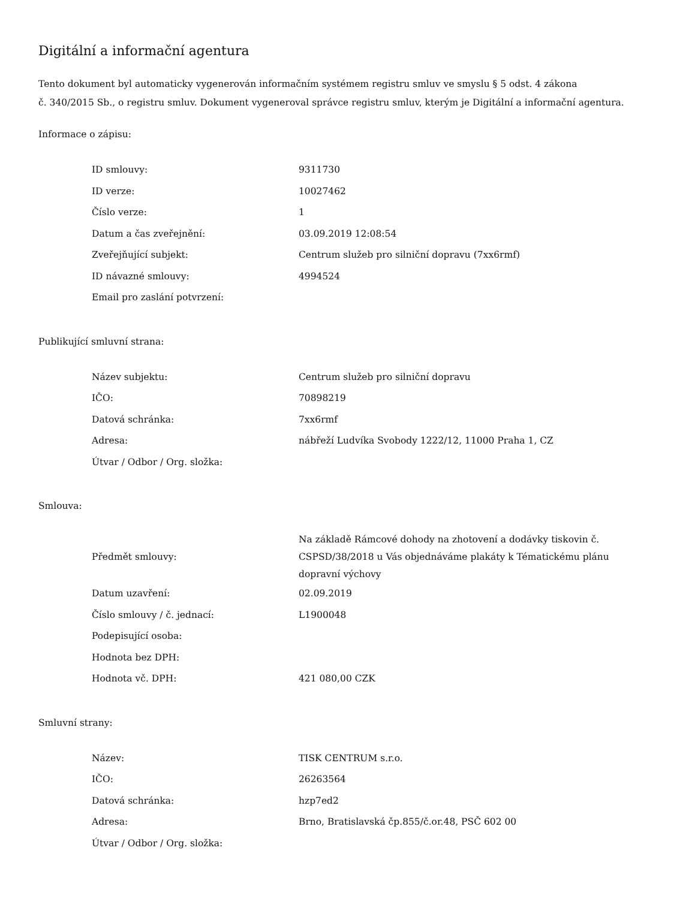Digitální a informační agentura
Tento dokument byl automaticky vygenerován informačním systémem registru smluv ve smyslu § 5 odst. 4 zákona
č. 340/2015 Sb., o registru smluv. Dokument vygeneroval správce registru smluv, kterým je Digitální a informační agentura.
Informace o zápisu:
| ID smlouvy: | 9311730 |
| ID verze: | 10027462 |
| Číslo verze: | 1 |
| Datum a čas zveřejnění: | 03.09.2019 12:08:54 |
| Zveřejňující subjekt: | Centrum služeb pro silniční dopravu (7xx6rmf) |
| ID návazné smlouvy: | 4994524 |
| Email pro zaslání potvrzení: | |
Publikující smluvní strana:
| Název subjektu: | Centrum služeb pro silniční dopravu |
| IČO: | 70898219 |
| Datová schránka: | 7xx6rmf |
| Adresa: | nábřeží Ludvíka Svobody 1222/12, 11000 Praha 1, CZ |
| Útvar / Odbor / Org. složka: | |
Smlouva:
| Předmět smlouvy: | Na základě Rámcové dohody na zhotovení a dodávky tiskovin č. CSPSD/38/2018 u Vás objednáváme plakáty k Tématickému plánu dopravní výchovy |
| Datum uzavření: | 02.09.2019 |
| Číslo smlouvy / č. jednací: | L1900048 |
| Podepisující osoba: | |
| Hodnota bez DPH: | |
| Hodnota vč. DPH: | 421 080,00 CZK |
Smluvní strany:
| Název: | TISK CENTRUM s.r.o. |
| IČO: | 26263564 |
| Datová schránka: | hzp7ed2 |
| Adresa: | Brno, Bratislavská čp.855/č.or.48, PSČ 602 00 |
| Útvar / Odbor / Org. složka: | |